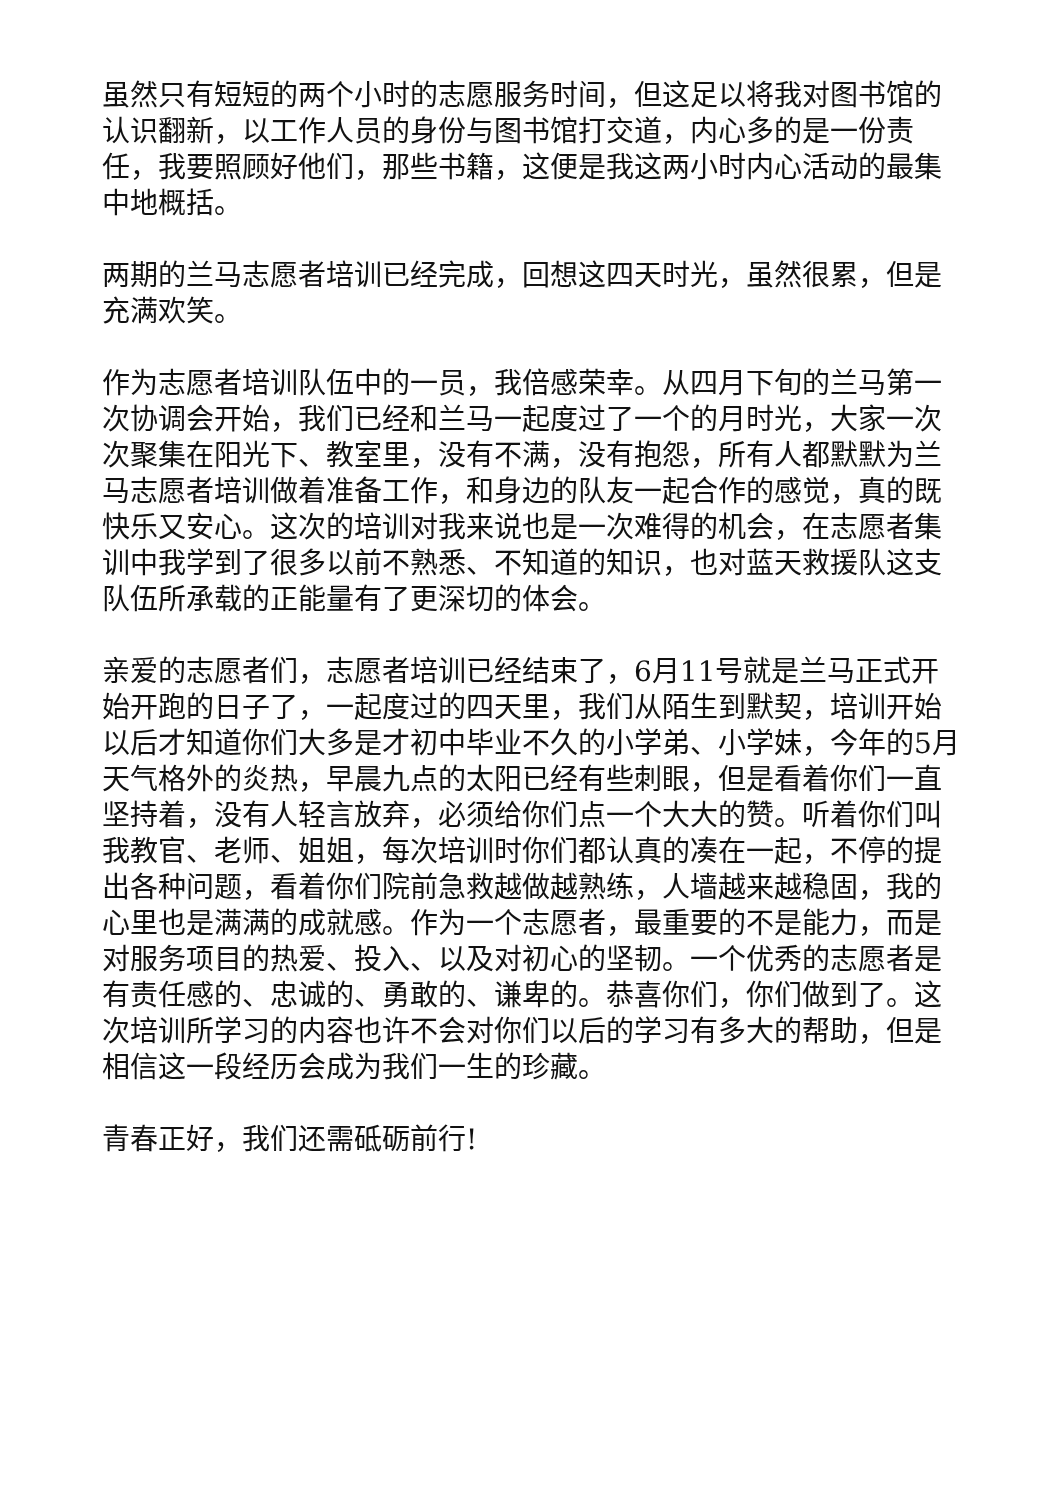虽然只有短短的两个小时的志愿服务时间，但这足以将我对图书馆的认识翻新，以工作人员的身份与图书馆打交道，内心多的是一份责任，我要照顾好他们，那些书籍，这便是我这两小时内心活动的最集中地概括。
两期的兰马志愿者培训已经完成，回想这四天时光，虽然很累，但是充满欢笑。
作为志愿者培训队伍中的一员，我倍感荣幸。从四月下旬的兰马第一次协调会开始，我们已经和兰马一起度过了一个的月时光，大家一次次聚集在阳光下、教室里，没有不满，没有抱怨，所有人都默默为兰马志愿者培训做着准备工作，和身边的队友一起合作的感觉，真的既快乐又安心。这次的培训对我来说也是一次难得的机会，在志愿者集训中我学到了很多以前不熟悉、不知道的知识，也对蓝天救援队这支队伍所承载的正能量有了更深切的体会。
亲爱的志愿者们，志愿者培训已经结束了，6月11号就是兰马正式开始开跑的日子了，一起度过的四天里，我们从陌生到默契，培训开始以后才知道你们大多是才初中毕业不久的小学弟、小学妹，今年的5月天气格外的炎热，早晨九点的太阳已经有些刺眼，但是看着你们一直坚持着，没有人轻言放弃，必须给你们点一个大大的赞。听着你们叫我教官、老师、姐姐，每次培训时你们都认真的凑在一起，不停的提出各种问题，看着你们院前急救越做越熟练，人墙越来越稳固，我的心里也是满满的成就感。作为一个志愿者，最重要的不是能力，而是对服务项目的热爱、投入、以及对初心的坚韧。一个优秀的志愿者是有责任感的、忠诚的、勇敢的、谦卑的。恭喜你们，你们做到了。这次培训所学习的内容也许不会对你们以后的学习有多大的帮助，但是相信这一段经历会成为我们一生的珍藏。
青春正好，我们还需砥砺前行!